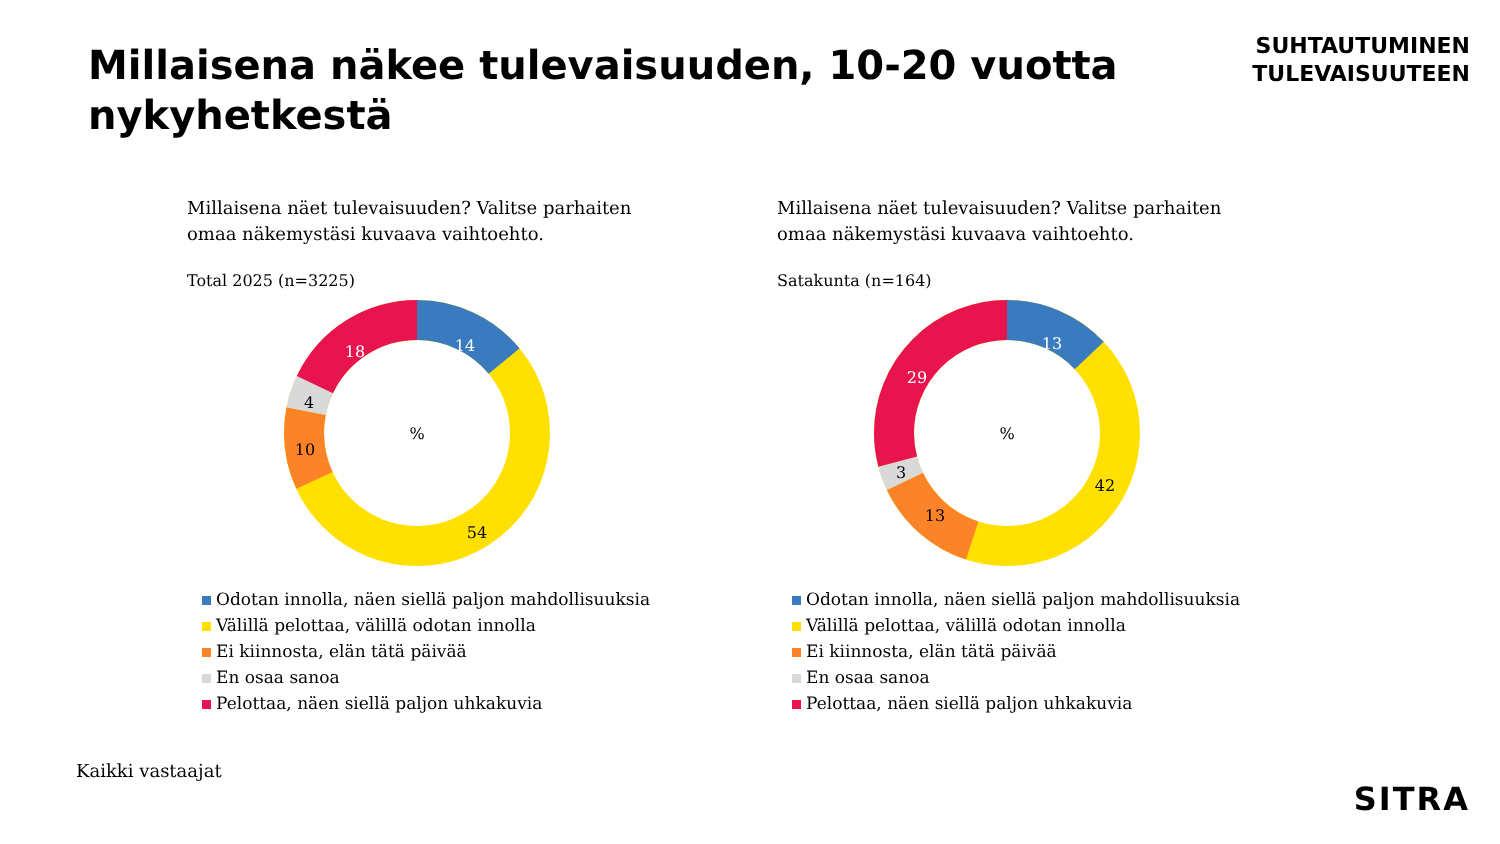Millaisena näkee tulevaisuuden, 10-20 vuotta nykyhetkestä
SUHTAUTUMINEN
TULEVAISUUTEEN
Millaisena näet tulevaisuuden? Valitse parhaiten
omaa näkemystäsi kuvaava vaihtoehto.
Total 2025 (n=3225)
14
54
10
4
18
%
Odotan innolla, näen siellä paljon mahdollisuuksia
Välillä pelottaa, välillä odotan innolla
Ei kiinnosta, elän tätä päivää
En osaa sanoa
Pelottaa, näen siellä paljon uhkakuvia
Millaisena näet tulevaisuuden? Valitse parhaiten
omaa näkemystäsi kuvaava vaihtoehto.
Satakunta (n=164)
13
42
13
3
29
%
Odotan innolla, näen siellä paljon mahdollisuuksia
Välillä pelottaa, välillä odotan innolla
Ei kiinnosta, elän tätä päivää
En osaa sanoa
Pelottaa, näen siellä paljon uhkakuvia
Kaikki vastaajat
SITRA